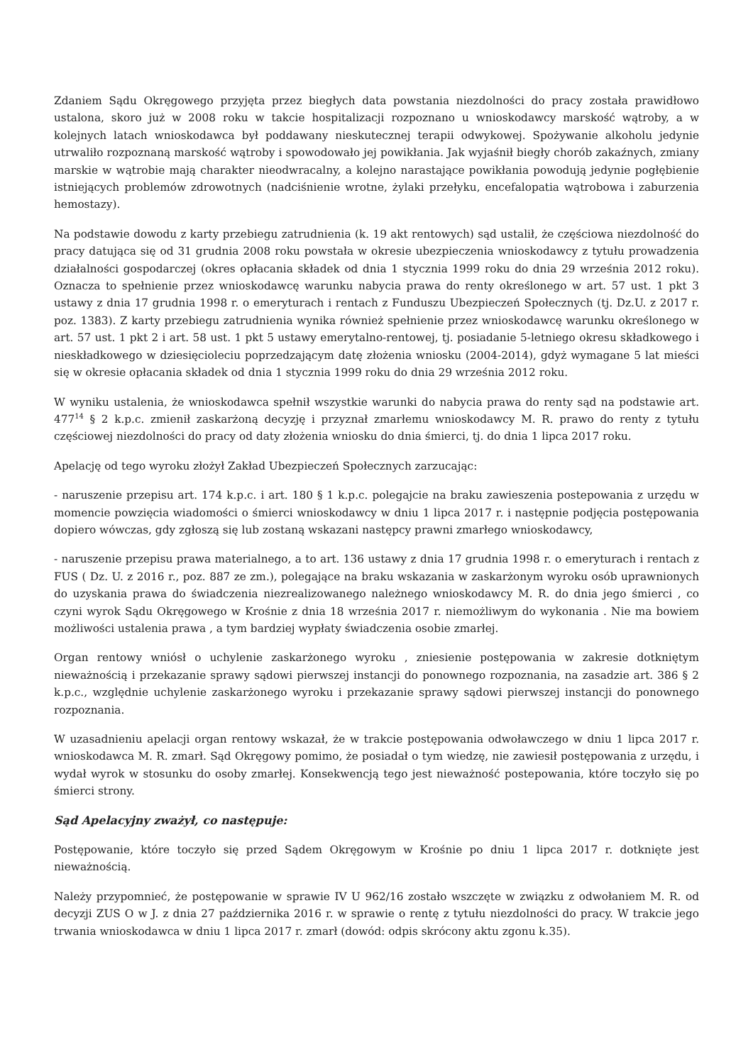Zdaniem Sądu Okręgowego przyjęta przez biegłych data powstania niezdolności do pracy została prawidłowo ustalona, skoro już w 2008 roku w takcie hospitalizacji rozpoznano u wnioskodawcy marskość wątroby, a w kolejnych latach wnioskodawca był poddawany nieskutecznej terapii odwykowej. Spożywanie alkoholu jedynie utrwaliło rozpoznaną marskość wątroby i spowodowało jej powikłania. Jak wyjaśnił biegły chorób zakaźnych, zmiany marskie w wątrobie mają charakter nieodwracalny, a kolejno narastające powikłania powodują jedynie pogłębienie istniejących problemów zdrowotnych (nadciśnienie wrotne, żylaki przełyku, encefalopatia wątrobowa i zaburzenia hemostazy).
Na podstawie dowodu z karty przebiegu zatrudnienia (k. 19 akt rentowych) sąd ustalił, że częściowa niezdolność do pracy datująca się od 31 grudnia 2008 roku powstała w okresie ubezpieczenia wnioskodawcy z tytułu prowadzenia działalności gospodarczej (okres opłacania składek od dnia 1 stycznia 1999 roku do dnia 29 września 2012 roku). Oznacza to spełnienie przez wnioskodawcę warunku nabycia prawa do renty określonego w art. 57 ust. 1 pkt 3 ustawy z dnia 17 grudnia 1998 r. o emeryturach i rentach z Funduszu Ubezpieczeń Społecznych (tj. Dz.U. z 2017 r. poz. 1383). Z karty przebiegu zatrudnienia wynika również spełnienie przez wnioskodawcę warunku określonego w art. 57 ust. 1 pkt 2 i art. 58 ust. 1 pkt 5 ustawy emerytalno-rentowej, tj. posiadanie 5-letniego okresu składkowego i nieskładkowego w dziesięcioleciu poprzedzającym datę złożenia wniosku (2004-2014), gdyż wymagane 5 lat mieści się w okresie opłacania składek od dnia 1 stycznia 1999 roku do dnia 29 września 2012 roku.
W wyniku ustalenia, że wnioskodawca spełnił wszystkie warunki do nabycia prawa do renty sąd na podstawie art. 477<sup>14</sup> § 2 k.p.c. zmienił zaskarżoną decyzję i przyznał zmarłemu wnioskodawcy M. R. prawo do renty z tytułu częściowej niezdolności do pracy od daty złożenia wniosku do dnia śmierci, tj. do dnia 1 lipca 2017 roku.
Apelację od tego wyroku złożył Zakład Ubezpieczeń Społecznych zarzucając:
- naruszenie przepisu art. 174 k.p.c. i art. 180 § 1 k.p.c. polegajcie na braku zawieszenia postepowania z urzędu w momencie powzięcia wiadomości o śmierci wnioskodawcy w dniu 1 lipca 2017 r. i następnie podjęcia postępowania dopiero wówczas, gdy zgłoszą się lub zostaną wskazani następcy prawni zmarłego wnioskodawcy,
- naruszenie przepisu prawa materialnego, a to art. 136 ustawy z dnia 17 grudnia 1998 r. o emeryturach i rentach z FUS ( Dz. U. z 2016 r., poz. 887 ze zm.), polegające na braku wskazania w zaskarżonym wyroku osób uprawnionych do uzyskania prawa do świadczenia niezrealizowanego należnego wnioskodawcy M. R. do dnia jego śmierci , co czyni wyrok Sądu Okręgowego w Krośnie z dnia 18 września 2017 r. niemożliwym do wykonania . Nie ma bowiem możliwości ustalenia prawa , a tym bardziej wypłaty świadczenia osobie zmarłej.
Organ rentowy wniósł o uchylenie zaskarżonego wyroku , zniesienie postępowania w zakresie dotkniętym nieważnością i przekazanie sprawy sądowi pierwszej instancji do ponownego rozpoznania, na zasadzie art. 386 § 2 k.p.c., względnie uchylenie zaskarżonego wyroku i przekazanie sprawy sądowi pierwszej instancji do ponownego rozpoznania.
W uzasadnieniu apelacji organ rentowy wskazał, że w trakcie postępowania odwoławczego w dniu 1 lipca 2017 r. wnioskodawca M. R. zmarł. Sąd Okręgowy pomimo, że posiadał o tym wiedzę, nie zawiesił postępowania z urzędu, i wydał wyrok w stosunku do osoby zmarłej. Konsekwencją tego jest nieważność postepowania, które toczyło się po śmierci strony.
Sąd Apelacyjny zważył, co następuje:
Postępowanie, które toczyło się przed Sądem Okręgowym w Krośnie po dniu 1 lipca 2017 r. dotknięte jest nieważnością.
Należy przypomnieć, że postępowanie w sprawie IV U 962/16 zostało wszczęte w związku z odwołaniem M. R. od decyzji ZUS O w J. z dnia 27 października 2016 r. w sprawie o rentę z tytułu niezdolności do pracy. W trakcie jego trwania wnioskodawca w dniu 1 lipca 2017 r. zmarł (dowód: odpis skrócony aktu zgonu k.35).